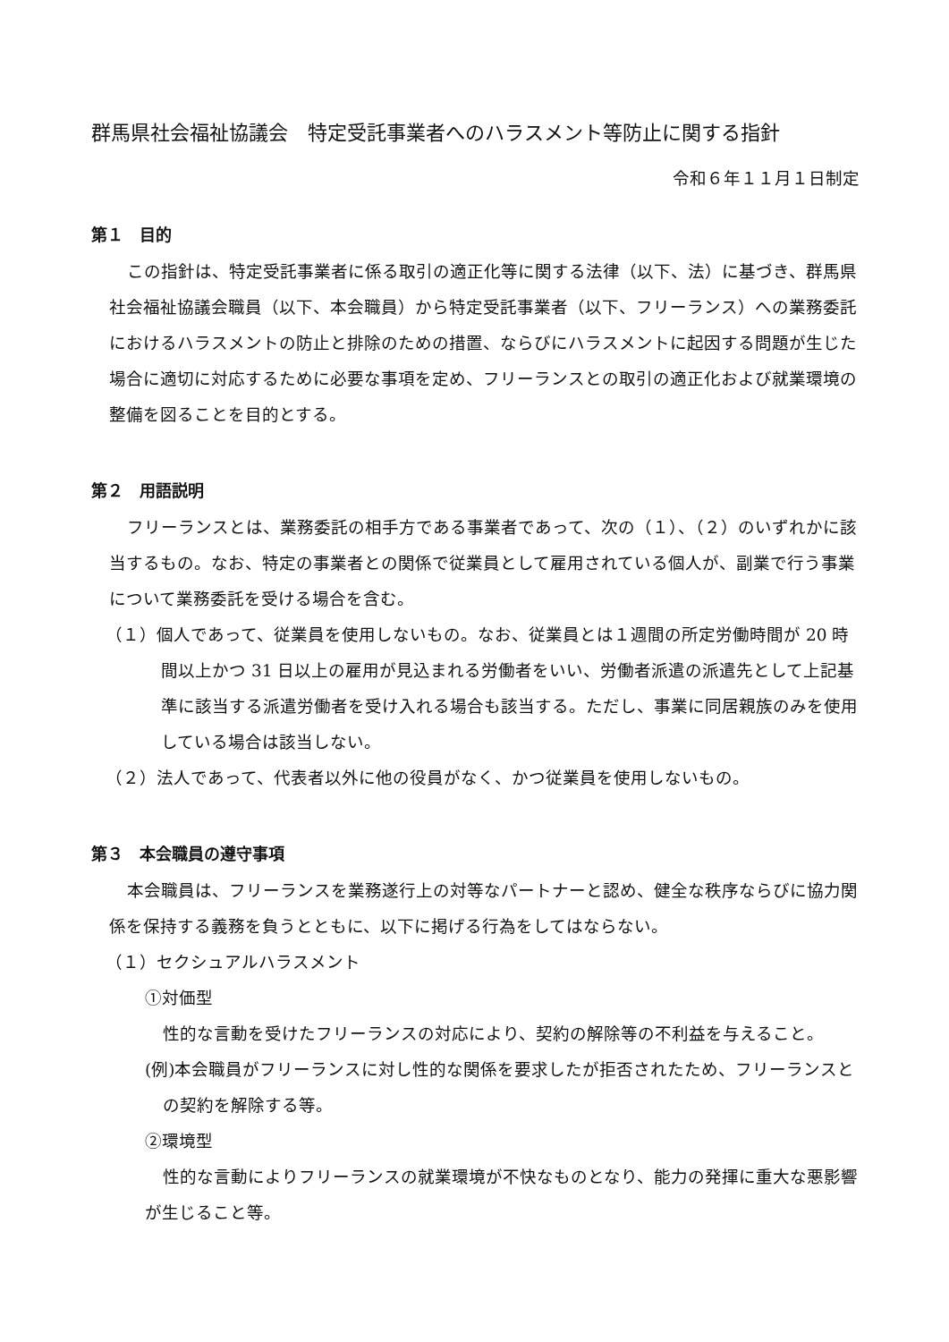群馬県社会福祉協議会　特定受託事業者へのハラスメント等防止に関する指針
令和６年１１月１日制定
第１　目的
この指針は、特定受託事業者に係る取引の適正化等に関する法律（以下、法）に基づき、群馬県社会福祉協議会職員（以下、本会職員）から特定受託事業者（以下、フリーランス）への業務委託におけるハラスメントの防止と排除のための措置、ならびにハラスメントに起因する問題が生じた場合に適切に対応するために必要な事項を定め、フリーランスとの取引の適正化および就業環境の整備を図ることを目的とする。
第２　用語説明
フリーランスとは、業務委託の相手方である事業者であって、次の（１）、（２）のいずれかに該当するもの。なお、特定の事業者との関係で従業員として雇用されている個人が、副業で行う事業について業務委託を受ける場合を含む。
（１）個人であって、従業員を使用しないもの。なお、従業員とは１週間の所定労働時間が 20 時間以上かつ 31 日以上の雇用が見込まれる労働者をいい、労働者派遣の派遣先として上記基準に該当する派遣労働者を受け入れる場合も該当する。ただし、事業に同居親族のみを使用している場合は該当しない。
（２）法人であって、代表者以外に他の役員がなく、かつ従業員を使用しないもの。
第３　本会職員の遵守事項
本会職員は、フリーランスを業務遂行上の対等なパートナーと認め、健全な秩序ならびに協力関係を保持する義務を負うとともに、以下に掲げる行為をしてはならない。
（１）セクシュアルハラスメント
①対価型
性的な言動を受けたフリーランスの対応により、契約の解除等の不利益を与えること。
(例)本会職員がフリーランスに対し性的な関係を要求したが拒否されたため、フリーランスとの契約を解除する等。
②環境型
性的な言動によりフリーランスの就業環境が不快なものとなり、能力の発揮に重大な悪影響が生じること等。